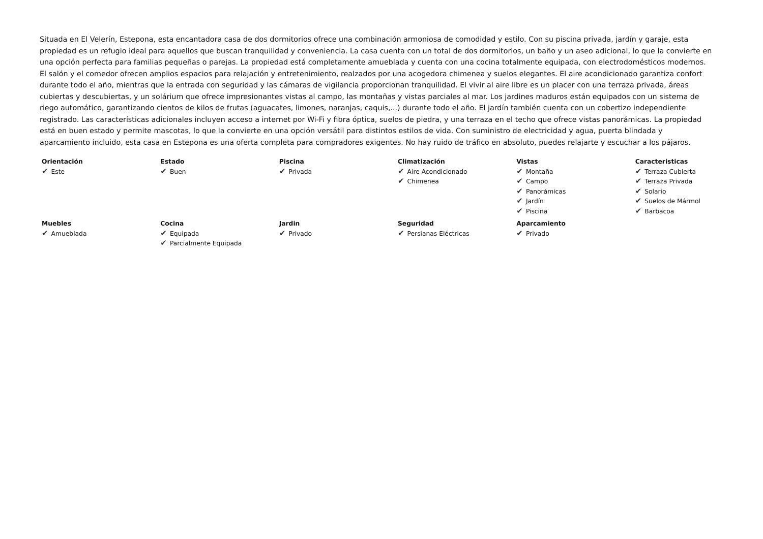Situada en El Velerín, Estepona, esta encantadora casa de dos dormitorios ofrece una combinación armoniosa de comodidad y estilo. Con su piscina privada, jardín y garaje, esta propiedad es un refugio ideal para aquellos que buscan tranquilidad y conveniencia. La casa cuenta con un total de dos dormitorios, un baño y un aseo adicional, lo que la convierte en una opción perfecta para familias pequeñas o parejas. La propiedad está completamente amueblada y cuenta con una cocina totalmente equipada, con electrodomésticos modernos. El salón y el comedor ofrecen amplios espacios para relajación y entretenimiento, realzados por una acogedora chimenea y suelos elegantes. El aire acondicionado garantiza confort durante todo el año, mientras que la entrada con seguridad y las cámaras de vigilancia proporcionan tranquilidad. El vivir al aire libre es un placer con una terraza privada, áreas cubiertas y descubiertas, y un solárium que ofrece impresionantes vistas al campo, las montañas y vistas parciales al mar. Los jardines maduros están equipados con un sistema de riego automático, garantizando cientos de kilos de frutas (aguacates, limones, naranjas, caquis,...) durante todo el año. El jardín también cuenta con un cobertizo independiente registrado. Las características adicionales incluyen acceso a internet por Wi-Fi y fibra óptica, suelos de piedra, y una terraza en el techo que ofrece vistas panorámicas. La propiedad está en buen estado y permite mascotas, lo que la convierte en una opción versátil para distintos estilos de vida. Con suministro de electricidad y agua, puerta blindada y aparcamiento incluido, esta casa en Estepona es una oferta completa para compradores exigentes. No hay ruido de tráfico en absoluto, puedes relajarte y escuchar a los pájaros.
| Orientación ✔ Este | Estado ✔ Buen | Piscina ✔ Privada | Climatización ✔ Aire Acondicionado ✔ Chimenea | Vistas ✔ Montaña ✔ Campo ✔ Panorámicas ✔ Jardín ✔ Piscina | Caracteristicas ✔ Terraza Cubierta ✔ Terraza Privada ✔ Solario ✔ Suelos de Mármol ✔ Barbacoa |
| Muebles ✔ Amueblada | Cocina ✔ Equipada ✔ Parcialmente Equipada | Jardin ✔ Privado | Seguridad ✔ Persianas Eléctricas | Aparcamiento ✔ Privado | |